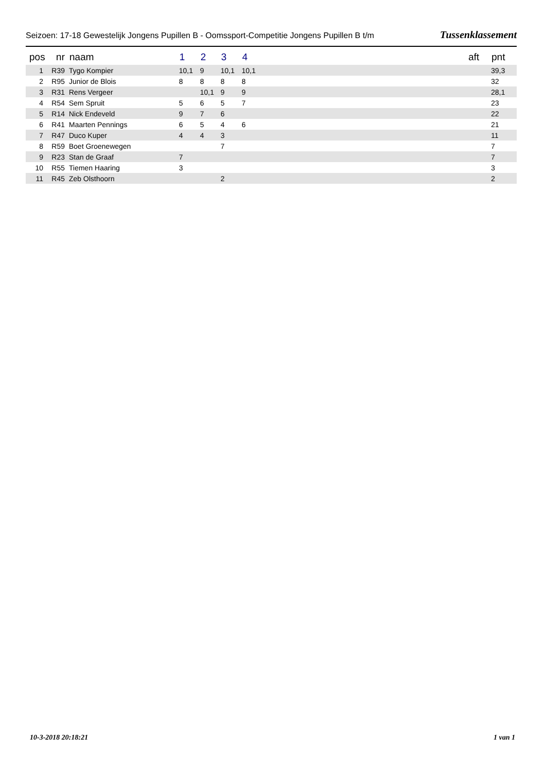Seizoen: 17-18 Gewestelijk Jongens Pupillen B - Oomssport-Competitie Jongens Pupillen B t/m Tussenklassement
| pos | nr | naam | 1 | 2 | 3 | 4 | | aft | pnt |
| --- | --- | --- | --- | --- | --- | --- | --- | --- | --- |
| 1 | R39 | Tygo Kompier | 10,1 | 9 | 10,1 | 10,1 | | | 39,3 |
| 2 | R95 | Junior de Blois | 8 | 8 | 8 | 8 | | | 32 |
| 3 | R31 | Rens Vergeer | | 10,1 | 9 | 9 | | | 28,1 |
| 4 | R54 | Sem Spruit | 5 | 6 | 5 | 7 | | | 23 |
| 5 | R14 | Nick Endeveld | 9 | 7 | 6 | | | | 22 |
| 6 | R41 | Maarten Pennings | 6 | 5 | 4 | 6 | | | 21 |
| 7 | R47 | Duco Kuper | 4 | 4 | 3 | | | | 11 |
| 8 | R59 | Boet Groenewegen | | | 7 | | | | 7 |
| 9 | R23 | Stan de Graaf | 7 | | | | | | 7 |
| 10 | R55 | Tiemen Haaring | 3 | | | | | | 3 |
| 11 | R45 | Zeb Olsthoorn | | | 2 | | | | 2 |
10-3-2018 20:18:21 1 van 1